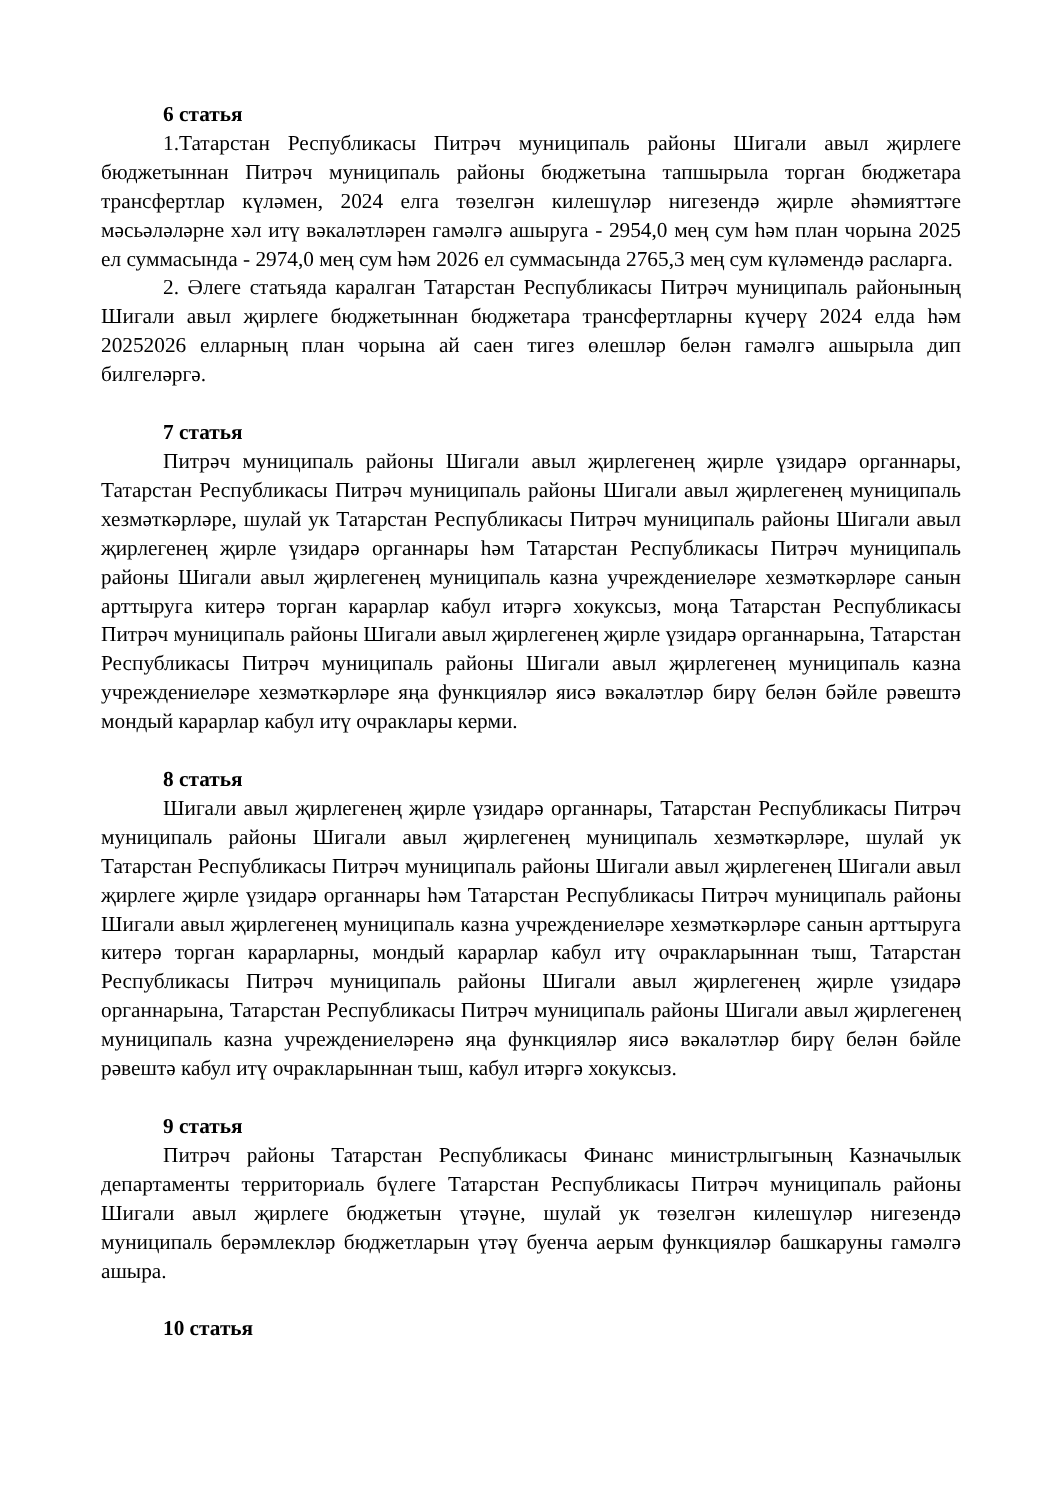6 статья
1.Татарстан Республикасы Питрәч муниципаль районы Шигали авыл җирлеге бюджетыннан Питрәч муниципаль районы бюджетына тапшырыла торган бюджетара трансфертлар күләмен, 2024 елга төзелгән килешүләр нигезендә җирле әһәмияттәге мәсьәләләрне хәл итү вәкаләтләрен гамәлгә ашыруга - 2954,0 мең сум һәм план чорына 2025 ел суммасында - 2974,0 мең сум һәм 2026 ел суммасында 2765,3 мең сум күләмендә расларга.
2. Әлеге статьяда каралган Татарстан Республикасы Питрәч муниципаль районының Шигали авыл җирлеге бюджетыннан бюджетара трансфертларны күчерү 2024 елда һәм 20252026 елларның план чорына ай саен тигез өлешләр белән гамәлгә ашырыла дип билгеләргә.
7 статья
Питрәч муниципаль районы Шигали авыл җирлегенең җирле үзидарә органнары, Татарстан Республикасы Питрәч муниципаль районы Шигали авыл җирлегенең муниципаль хезмәткәрләре, шулай ук Татарстан Республикасы Питрәч муниципаль районы Шигали авыл җирлегенең җирле үзидарә органнары һәм Татарстан Республикасы Питрәч муниципаль районы Шигали авыл җирлегенең муниципаль казна учреждениеләре хезмәткәрләре санын арттыруга китерә торган карарлар кабул итәргә хокуксыз, моңа Татарстан Республикасы Питрәч муниципаль районы Шигали авыл җирлегенең җирле үзидарә органнарына, Татарстан Республикасы Питрәч муниципаль районы Шигали авыл җирлегенең муниципаль казна учреждениеләре хезмәткәрләре яңа функцияләр яисә вәкаләтләр бирү белән бәйле рәвештә мондый карарлар кабул итү очраклары керми.
8 статья
Шигали авыл җирлегенең җирле үзидарә органнары, Татарстан Республикасы Питрәч муниципаль районы Шигали авыл җирлегенең муниципаль хезмәткәрләре, шулай ук Татарстан Республикасы Питрәч муниципаль районы Шигали авыл җирлегенең Шигали авыл җирлеге җирле үзидарә органнары һәм Татарстан Республикасы Питрәч муниципаль районы Шигали авыл җирлегенең муниципаль казна учреждениеләре хезмәткәрләре санын арттыруга китерә торган карарларны, мондый карарлар кабул итү очракларыннан тыш, Татарстан Республикасы Питрәч муниципаль районы Шигали авыл җирлегенең җирле үзидарә органнарына, Татарстан Республикасы Питрәч муниципаль районы Шигали авыл җирлегенең муниципаль казна учреждениеләренә яңа функцияләр яисә вәкаләтләр бирү белән бәйле рәвештә кабул итү очракларыннан тыш, кабул итәргә хокуксыз.
9 статья
Питрәч районы Татарстан Республикасы Финанс министрлыгының Казначылык департаменты территориаль бүлеге Татарстан Республикасы Питрәч муниципаль районы Шигали авыл җирлеге бюджетын үтәүне, шулай ук төзелгән килешүләр нигезендә муниципаль берәмлекләр бюджетларын үтәү буенча аерым функцияләр башкаруны гамәлгә ашыра.
10 статья